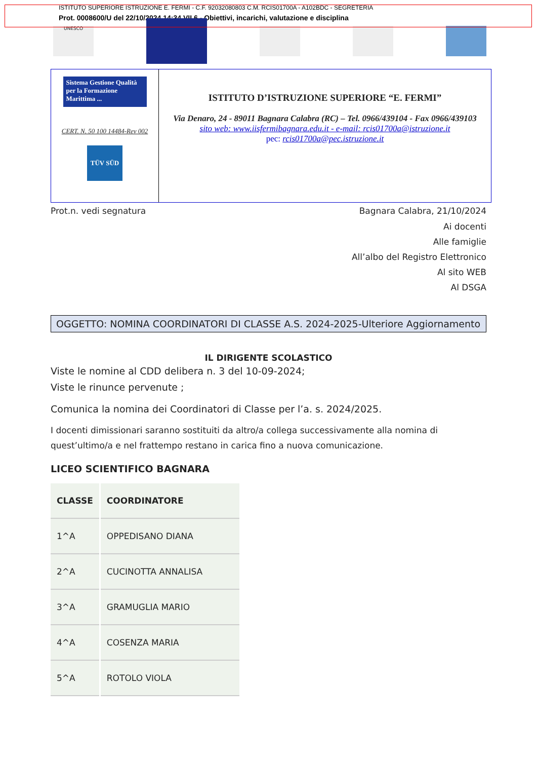ISTITUTO SUPERIORE ISTRUZIONE E. FERMI - C.F. 92032080803 C.M. RCIS01700A - A102BDC - SEGRETERIA
Prot. 0008600/U del 22/10/2024 14:34 VII.6 - Obiettivi, incarichi, valutazione e disciplina
UNESCO
Sistema Gestione Qualità per la Formazione Marittima ...
CERT. N. 50 100 14484-Rev 002
TÜV SÜD
ISTITUTO D’ISTRUZIONE SUPERIORE “E. FERMI”
Via Denaro, 24 - 89011 Bagnara Calabra (RC) – Tel. 0966/439104 - Fax 0966/439103
sito web: www.iisfermibagnara.edu.it - e-mail: rcis01700a@istruzione.it
pec: rcis01700a@pec.istruzione.it
Prot.n. vedi segnatura Bagnara Calabra, 21/10/2024
Ai docenti
Alle famiglie
All’albo del Registro Elettronico
Al sito WEB
Al DSGA
OGGETTO: NOMINA COORDINATORI DI CLASSE A.S. 2024-2025-Ulteriore Aggiornamento
IL DIRIGENTE SCOLASTICO
Viste le nomine al CDD delibera n. 3 del 10-09-2024;
Viste le rinunce pervenute ;
Comunica la nomina dei Coordinatori di Classe per l’a. s. 2024/2025.
I docenti dimissionari saranno sostituiti da altro/a collega successivamente alla nomina di quest’ultimo/a e nel frattempo restano in carica fino a nuova comunicazione.
LICEO SCIENTIFICO BAGNARA
| CLASSE | COORDINATORE |
| --- | --- |
| 1^A | OPPEDISANO DIANA |
| 2^A | CUCINOTTA ANNALISA |
| 3^A | GRAMUGLIA MARIO |
| 4^A | COSENZA MARIA |
| 5^A | ROTOLO VIOLA |